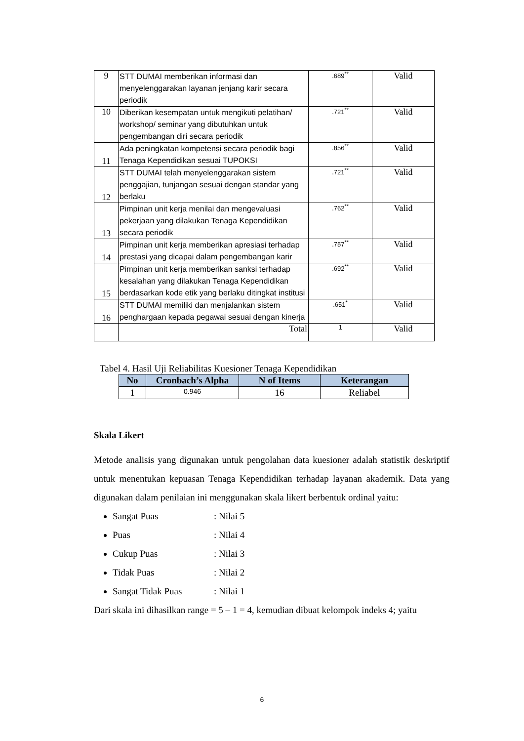| 9 | STT DUMAI memberikan informasi dan menyelenggarakan layanan jenjang karir secara periodik | .689<sup>**</sup> | Valid |
| 10 | Diberikan kesempatan untuk mengikuti pelatihan/ workshop/ seminar yang dibutuhkan untuk pengembangan diri secara periodik | .721<sup>**</sup> | Valid |
| 11 | Ada peningkatan kompetensi secara periodik bagi Tenaga Kependidikan sesuai TUPOKSI | .856<sup>**</sup> | Valid |
| 12 | STT DUMAI telah menyelenggarakan sistem penggajian, tunjangan sesuai dengan standar yang berlaku | .721<sup>**</sup> | Valid |
| 13 | Pimpinan unit kerja menilai dan mengevaluasi pekerjaan yang dilakukan Tenaga Kependidikan secara periodik | .762<sup>**</sup> | Valid |
| 14 | Pimpinan unit kerja memberikan apresiasi terhadap prestasi yang dicapai dalam pengembangan karir | .757<sup>**</sup> | Valid |
| 15 | Pimpinan unit kerja memberikan sanksi terhadap kesalahan yang dilakukan Tenaga Kependidikan berdasarkan kode etik yang berlaku ditingkat institusi | .692<sup>**</sup> | Valid |
| 16 | STT DUMAI memiliki dan menjalankan sistem penghargaan kepada pegawai sesuai dengan kinerja | .651<sup>*</sup> | Valid |
| | Total | 1 | Valid |
Tabel 4. Hasil Uji Reliabilitas Kuesioner Tenaga Kependidikan
| No | Cronbach’s Alpha | N of Items | Keterangan |
| --- | --- | --- | --- |
| 1 | 0.946 | 16 | Reliabel |
Skala Likert
Metode analisis yang digunakan untuk pengolahan data kuesioner adalah statistik deskriptif untuk menentukan kepuasan Tenaga Kependidikan terhadap layanan akademik. Data yang digunakan dalam penilaian ini menggunakan skala likert berbentuk ordinal yaitu:
Sangat Puas: Nilai 5
Puas: Nilai 4
Cukup Puas: Nilai 3
Tidak Puas: Nilai 2
Sangat Tidak Puas: Nilai 1
Dari skala ini dihasilkan range = 5 – 1 = 4, kemudian dibuat kelompok indeks 4; yaitu
6